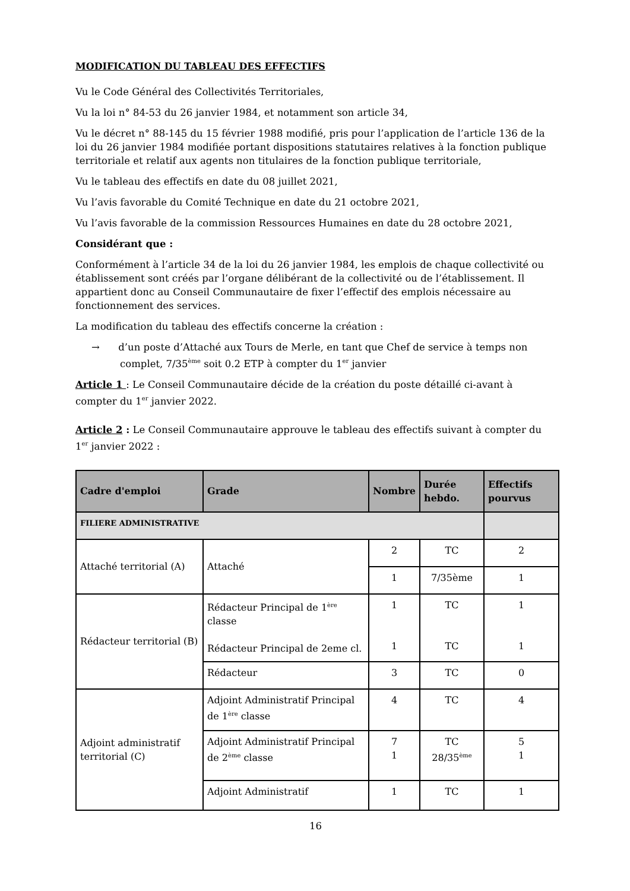MODIFICATION DU TABLEAU DES EFFECTIFS
Vu le Code Général des Collectivités Territoriales,
Vu la loi n° 84-53 du 26 janvier 1984, et notamment son article 34,
Vu le décret n° 88-145 du 15 février 1988 modifié, pris pour l’application de l’article 136 de la loi du 26 janvier 1984 modifiée portant dispositions statutaires relatives à la fonction publique territoriale et relatif aux agents non titulaires de la fonction publique territoriale,
Vu le tableau des effectifs en date du 08 juillet 2021,
Vu l’avis favorable du Comité Technique en date du 21 octobre 2021,
Vu l’avis favorable de la commission Ressources Humaines en date du 28 octobre 2021,
Considérant que :
Conformément à l’article 34 de la loi du 26 janvier 1984, les emplois de chaque collectivité ou établissement sont créés par l’organe délibérant de la collectivité ou de l’établissement. Il appartient donc au Conseil Communautaire de fixer l’effectif des emplois nécessaire au fonctionnement des services.
La modification du tableau des effectifs concerne la création :
→ d’un poste d’Attaché aux Tours de Merle, en tant que Chef de service à temps non complet, 7/35<sup>ème</sup> soit 0.2 ETP à compter du 1<sup>er</sup> janvier
Article 1 : Le Conseil Communautaire décide de la création du poste détaillé ci-avant à compter du 1<sup>er</sup> janvier 2022.
Article 2 : Le Conseil Communautaire approuve le tableau des effectifs suivant à compter du 1<sup>er</sup> janvier 2022 :
| Cadre d'emploi | Grade | Nombre | Durée hebdo. | Effectifs pourvus |
| --- | --- | --- | --- | --- |
| FILIERE ADMINISTRATIVE | | | | |
| Attaché territorial (A) | Attaché | 2 | TC | 2 |
| | | 1 | 7/35ème | 1 |
| Rédacteur territorial (B) | Rédacteur Principal de 1<sup>ère</sup> classe Rédacteur Principal de 2eme cl. | 1 1 | TC TC | 1 1 |
| | Rédacteur | 3 | TC | 0 |
| Adjoint administratif territorial (C) | Adjoint Administratif Principal de 1<sup>ère</sup> classe | 4 | TC | 4 |
| | Adjoint Administratif Principal de 2<sup>ème</sup> classe | 7 1 | TC 28/35<sup>ème</sup> | 5 1 |
| | Adjoint Administratif | 1 | TC | 1 |
16